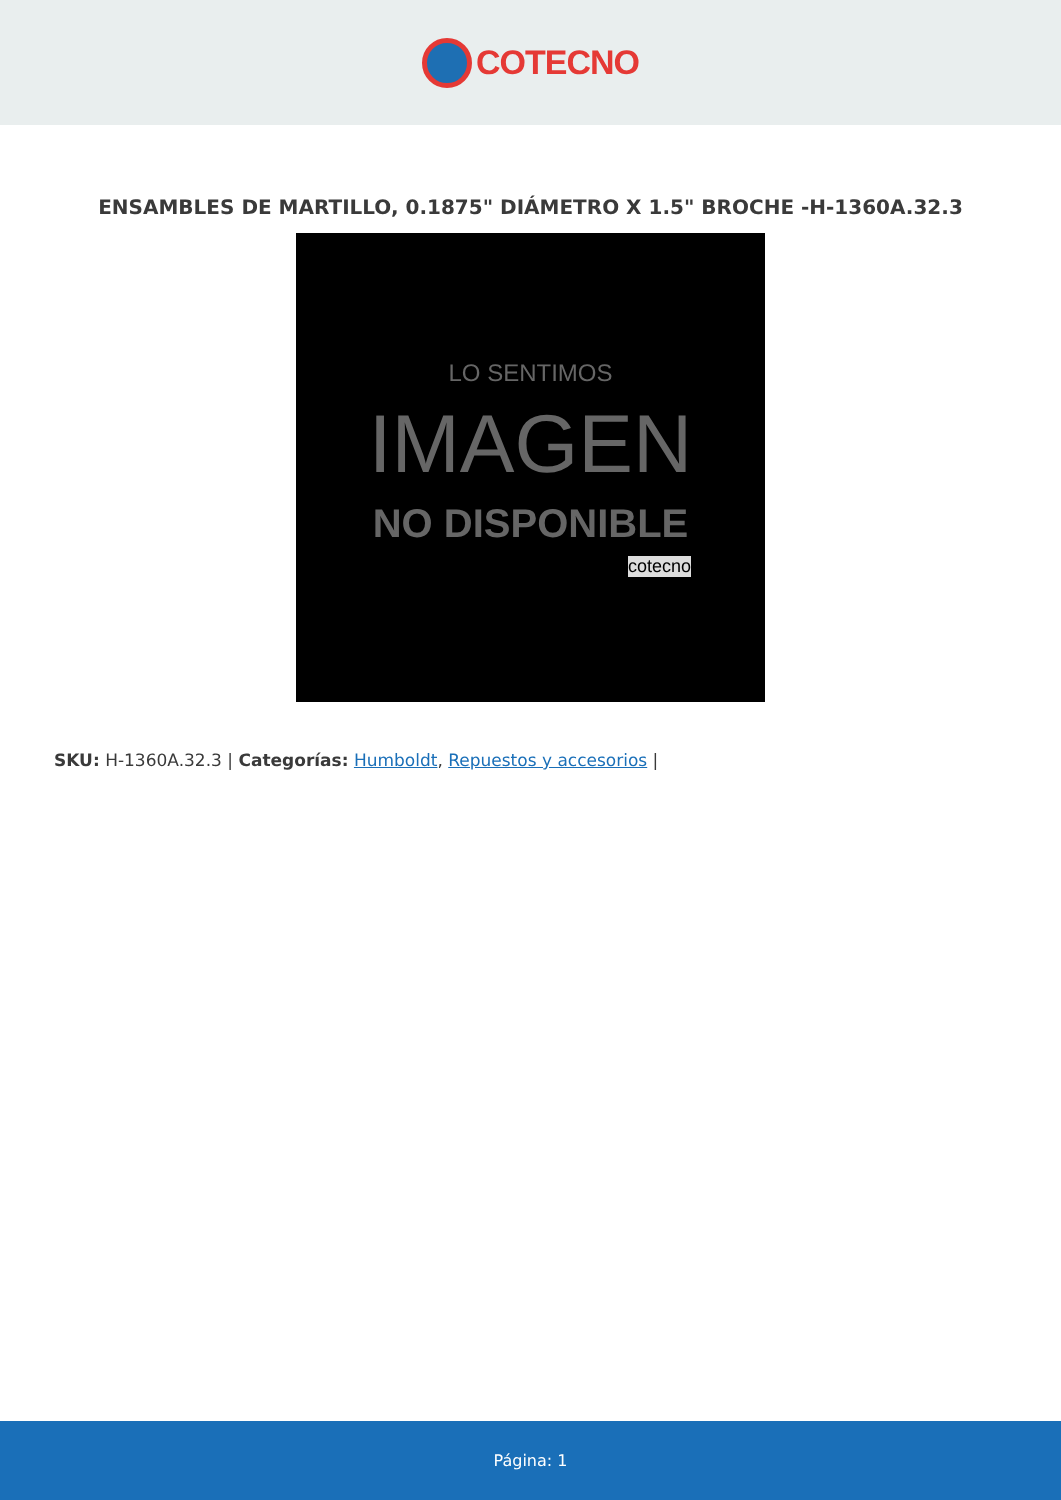COTECNO
ENSAMBLES DE MARTILLO, 0.1875" DIÁMETRO X 1.5" BROCHE -H-1360A.32.3
LO SENTIMOS
IMAGEN
NO DISPONIBLE
cotecno
SKU: H-1360A.32.3 | Categorías: Humboldt, Repuestos y accesorios |
Página: 1